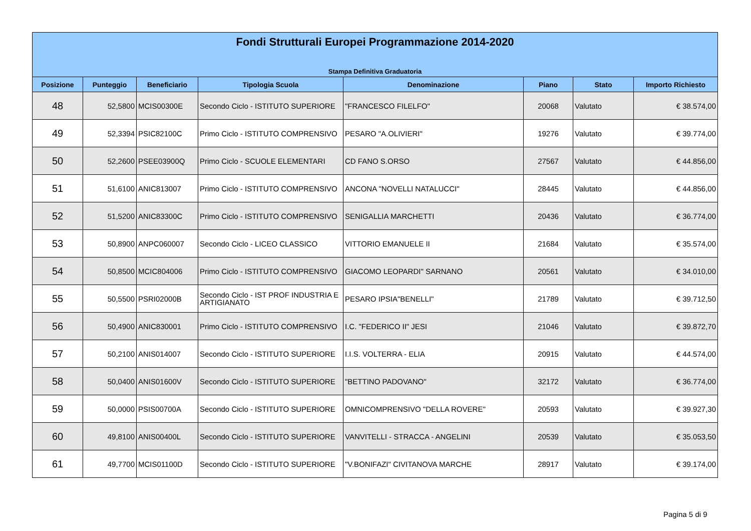Fondi Strutturali Europei Programmazione 2014-2020
Stampa Definitiva Graduatoria
| Posizione | Punteggio | Beneficiario | Tipologia Scuola | Denominazione | Piano | Stato | Importo Richiesto |
| --- | --- | --- | --- | --- | --- | --- | --- |
| 48 | 52,5800 | MCIS00300E | Secondo Ciclo - ISTITUTO SUPERIORE | "FRANCESCO FILELFO" | 20068 | Valutato | € 38.574,00 |
| 49 | 52,3394 | PSIC82100C | Primo Ciclo - ISTITUTO COMPRENSIVO | PESARO "A.OLIVIERI" | 19276 | Valutato | € 39.774,00 |
| 50 | 52,2600 | PSEE03900Q | Primo Ciclo - SCUOLE ELEMENTARI | CD FANO S.ORSO | 27567 | Valutato | € 44.856,00 |
| 51 | 51,6100 | ANIC813007 | Primo Ciclo - ISTITUTO COMPRENSIVO | ANCONA "NOVELLI NATALUCCI" | 28445 | Valutato | € 44.856,00 |
| 52 | 51,5200 | ANIC83300C | Primo Ciclo - ISTITUTO COMPRENSIVO | SENIGALLIA MARCHETTI | 20436 | Valutato | € 36.774,00 |
| 53 | 50,8900 | ANPC060007 | Secondo Ciclo - LICEO CLASSICO | VITTORIO EMANUELE II | 21684 | Valutato | € 35.574,00 |
| 54 | 50,8500 | MCIC804006 | Primo Ciclo - ISTITUTO COMPRENSIVO | GIACOMO LEOPARDI" SARNANO | 20561 | Valutato | € 34.010,00 |
| 55 | 50,5500 | PSRI02000B | Secondo Ciclo - IST PROF INDUSTRIA E ARTIGIANATO | PESARO IPSIA"BENELLI" | 21789 | Valutato | € 39.712,50 |
| 56 | 50,4900 | ANIC830001 | Primo Ciclo - ISTITUTO COMPRENSIVO | I.C. "FEDERICO II" JESI | 21046 | Valutato | € 39.872,70 |
| 57 | 50,2100 | ANIS014007 | Secondo Ciclo - ISTITUTO SUPERIORE | I.I.S. VOLTERRA - ELIA | 20915 | Valutato | € 44.574,00 |
| 58 | 50,0400 | ANIS01600V | Secondo Ciclo - ISTITUTO SUPERIORE | "BETTINO PADOVANO" | 32172 | Valutato | € 36.774,00 |
| 59 | 50,0000 | PSIS00700A | Secondo Ciclo - ISTITUTO SUPERIORE | OMNICOMPRENSIVO "DELLA ROVERE" | 20593 | Valutato | € 39.927,30 |
| 60 | 49,8100 | ANIS00400L | Secondo Ciclo - ISTITUTO SUPERIORE | VANVITELLI - STRACCA - ANGELINI | 20539 | Valutato | € 35.053,50 |
| 61 | 49,7700 | MCIS01100D | Secondo Ciclo - ISTITUTO SUPERIORE | "V.BONIFAZI" CIVITANOVA MARCHE | 28917 | Valutato | € 39.174,00 |
Pagina 5 di 9